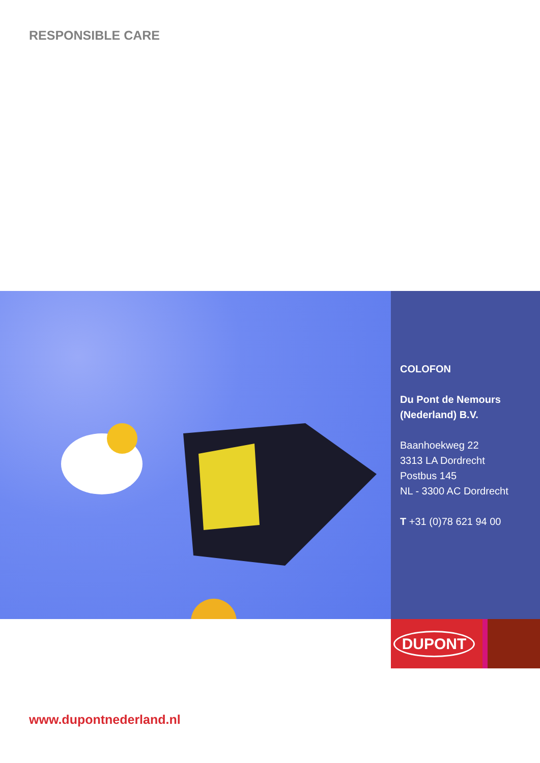RESPONSIBLE CARE
COLOFON
Du Pont de Nemours
(Nederland) B.V.
Baanhoekweg 22
3313 LA Dordrecht
Postbus 145
NL - 3300 AC Dordrecht
T +31 (0)78 621 94 00
DUPONT
www.dupontnederland.nl